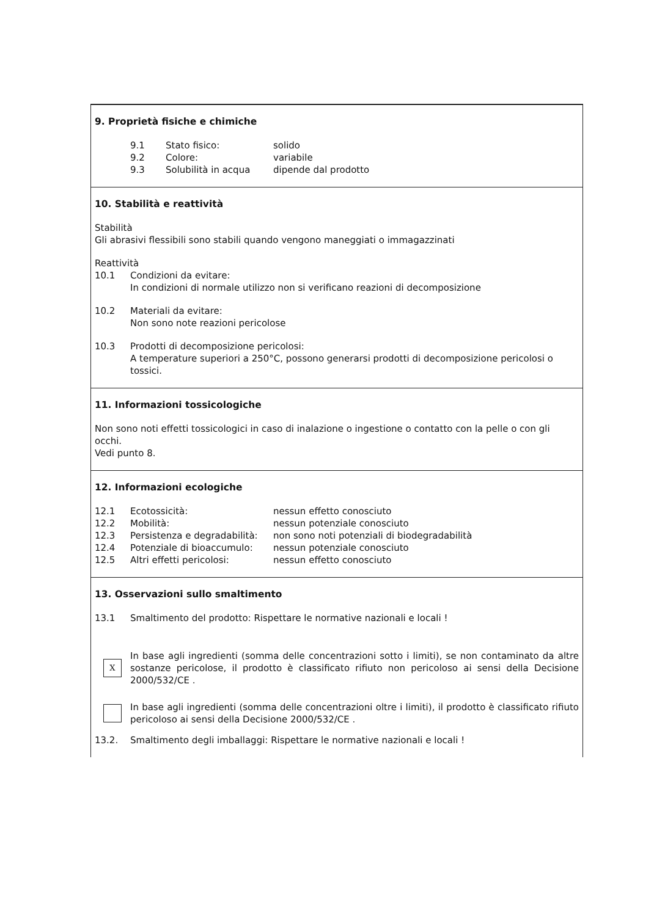9. Proprietà fisiche e chimiche
9.1 Stato fisico: solido
9.2 Colore: variabile
9.3 Solubilità in acqua dipende dal prodotto
10. Stabilità e reattività
Stabilità
Gli abrasivi flessibili sono stabili quando vengono maneggiati o immagazzinati
Reattività
10.1 Condizioni da evitare:
In condizioni di normale utilizzo non si verificano reazioni di decomposizione
10.2 Materiali da evitare:
Non sono note reazioni pericolose
10.3 Prodotti di decomposizione pericolosi:
A temperature superiori a 250°C, possono generarsi prodotti di decomposizione pericolosi o tossici.
11. Informazioni tossicologiche
Non sono noti effetti tossicologici in caso di inalazione o ingestione o contatto con la pelle o con gli occhi.
Vedi punto 8.
12. Informazioni ecologiche
12.1 Ecotossicità: nessun effetto conosciuto
12.2 Mobilità: nessun potenziale conosciuto
12.3 Persistenza e degradabilità: non sono noti potenziali di biodegradabilità
12.4 Potenziale di bioaccumulo: nessun potenziale conosciuto
12.5 Altri effetti pericolosi: nessun effetto conosciuto
13. Osservazioni sullo smaltimento
13.1 Smaltimento del prodotto: Rispettare le normative nazionali e locali !
X
In base agli ingredienti (somma delle concentrazioni sotto i limiti), se non contaminato da altre sostanze pericolose, il prodotto è classificato rifiuto non pericoloso ai sensi della Decisione 2000/532/CE .
In base agli ingredienti (somma delle concentrazioni oltre i limiti), il prodotto è classificato rifiuto pericoloso ai sensi della Decisione 2000/532/CE .
13.2. Smaltimento degli imballaggi: Rispettare le normative nazionali e locali !